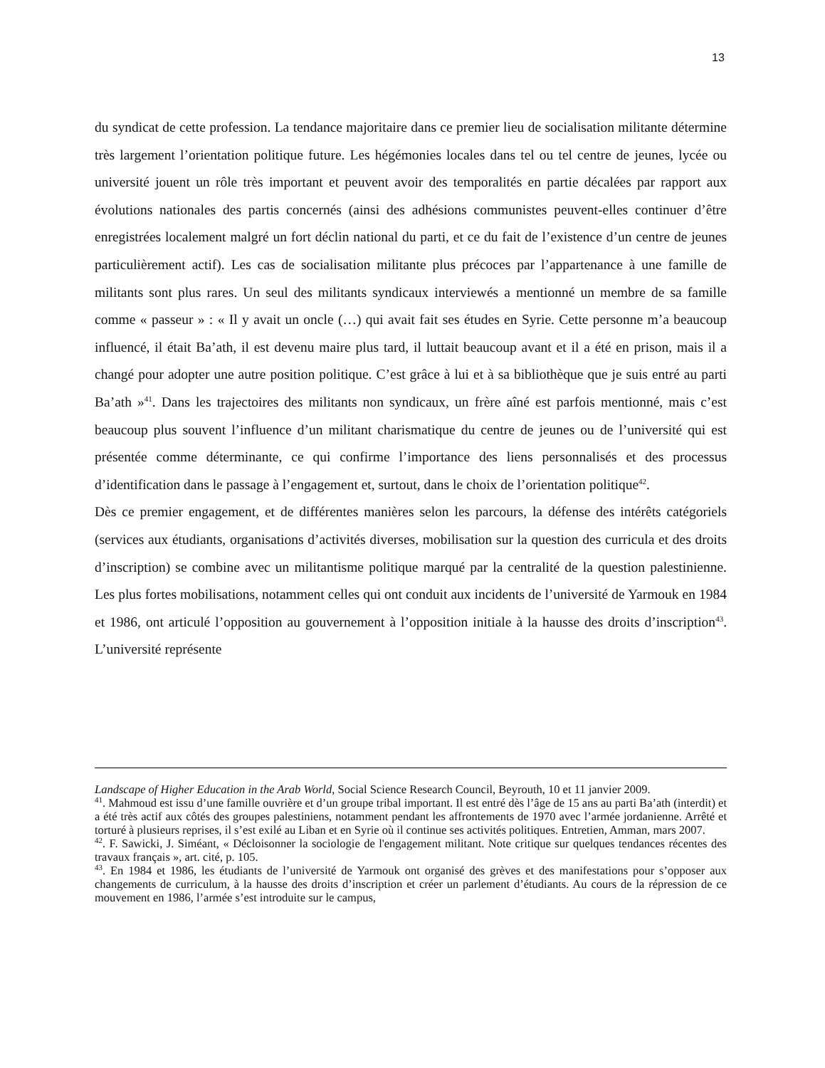13
du syndicat de cette profession. La tendance majoritaire dans ce premier lieu de socialisation militante détermine très largement l’orientation politique future. Les hégémonies locales dans tel ou tel centre de jeunes, lycée ou université jouent un rôle très important et peuvent avoir des temporalités en partie décalées par rapport aux évolutions nationales des partis concernés (ainsi des adhésions communistes peuvent-elles continuer d’être enregistrées localement malgré un fort déclin national du parti, et ce du fait de l’existence d’un centre de jeunes particulièrement actif). Les cas de socialisation militante plus précoces par l’appartenance à une famille de militants sont plus rares. Un seul des militants syndicaux interviewés a mentionné un membre de sa famille comme « passeur » : « Il y avait un oncle (…) qui avait fait ses études en Syrie. Cette personne m’a beaucoup influencé, il était Ba’ath, il est devenu maire plus tard, il luttait beaucoup avant et il a été en prison, mais il a changé pour adopter une autre position politique. C’est grâce à lui et à sa bibliothèque que je suis entré au parti Ba’ath »<sup>41</sup>. Dans les trajectoires des militants non syndicaux, un frère aîné est parfois mentionné, mais c’est beaucoup plus souvent l’influence d’un militant charismatique du centre de jeunes ou de l’université qui est présentée comme déterminante, ce qui confirme l’importance des liens personnalisés et des processus d’identification dans le passage à l’engagement et, surtout, dans le choix de l’orientation politique<sup>42</sup>.
Dès ce premier engagement, et de différentes manières selon les parcours, la défense des intérêts catégoriels (services aux étudiants, organisations d’activités diverses, mobilisation sur la question des curricula et des droits d’inscription) se combine avec un militantisme politique marqué par la centralité de la question palestinienne. Les plus fortes mobilisations, notamment celles qui ont conduit aux incidents de l’université de Yarmouk en 1984 et 1986, ont articulé l’opposition au gouvernement à l’opposition initiale à la hausse des droits d’inscription<sup>43</sup>. L’université représente
Landscape of Higher Education in the Arab World, Social Science Research Council, Beyrouth, 10 et 11 janvier 2009.
<sup>41</sup>. Mahmoud est issu d’une famille ouvrière et d’un groupe tribal important. Il est entré dès l’âge de 15 ans au parti Ba’ath (interdit) et a été très actif aux côtés des groupes palestiniens, notamment pendant les affrontements de 1970 avec l’armée jordanienne. Arrêté et torturé à plusieurs reprises, il s’est exilé au Liban et en Syrie où il continue ses activités politiques. Entretien, Amman, mars 2007.
<sup>42</sup>. F. Sawicki, J. Siméant, « Décloisonner la sociologie de l'engagement militant. Note critique sur quelques tendances récentes des travaux français », art. cité, p. 105.
<sup>43</sup>. En 1984 et 1986, les étudiants de l’université de Yarmouk ont organisé des grèves et des manifestations pour s’opposer aux changements de curriculum, à la hausse des droits d’inscription et créer un parlement d’étudiants. Au cours de la répression de ce mouvement en 1986, l’armée s’est introduite sur le campus,